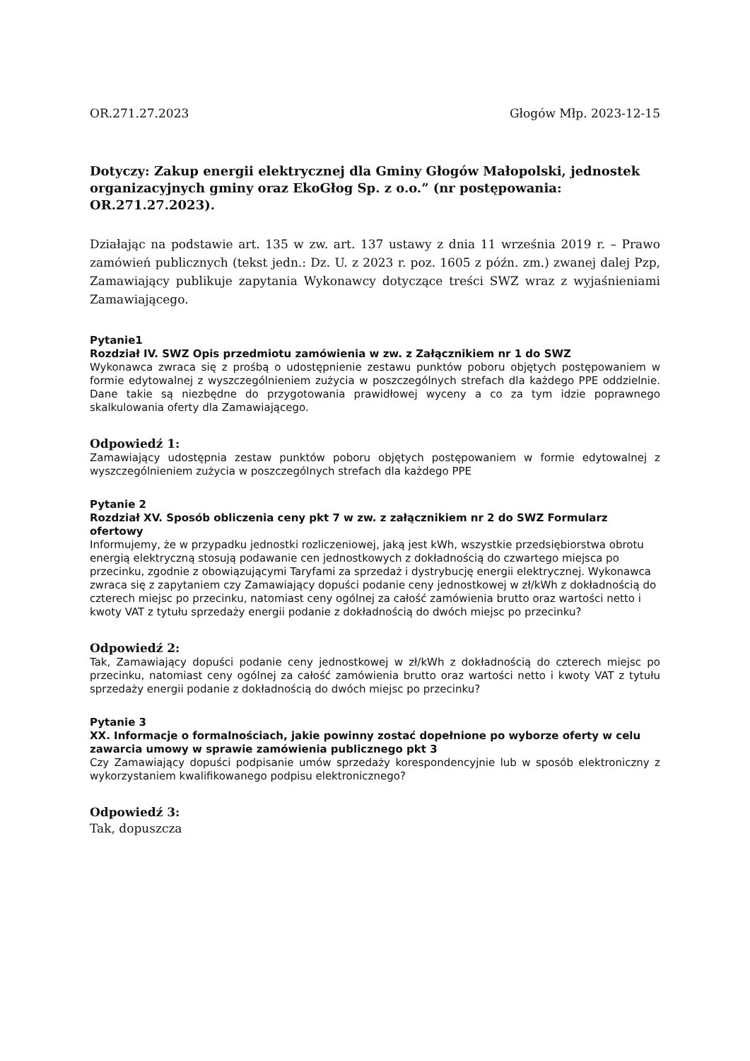OR.271.27.2023 Głogów Młp. 2023-12-15
Dotyczy: Zakup energii elektrycznej dla Gminy Głogów Małopolski, jednostek organizacyjnych gminy oraz EkoGłog Sp. z o.o.” (nr postępowania: OR.271.27.2023).
Działając na podstawie art. 135 w zw. art. 137 ustawy z dnia 11 września 2019 r. – Prawo zamówień publicznych (tekst jedn.: Dz. U. z 2023 r. poz. 1605 z późn. zm.) zwanej dalej Pzp, Zamawiający publikuje zapytania Wykonawcy dotyczące treści SWZ wraz z wyjaśnieniami Zamawiającego.
Pytanie1
Rozdział IV. SWZ Opis przedmiotu zamówienia w zw. z Załącznikiem nr 1 do SWZ
Wykonawca zwraca się z prośbą o udostępnienie zestawu punktów poboru objętych postępowaniem w formie edytowalnej z wyszczególnieniem zużycia w poszczególnych strefach dla każdego PPE oddzielnie. Dane takie są niezbędne do przygotowania prawidłowej wyceny a co za tym idzie poprawnego skalkulowania oferty dla Zamawiającego.
Odpowiedź 1:
Zamawiający udostępnia zestaw punktów poboru objętych postępowaniem w formie edytowalnej z wyszczególnieniem zużycia w poszczególnych strefach dla każdego PPE
Pytanie 2
Rozdział XV. Sposób obliczenia ceny pkt 7 w zw. z załącznikiem nr 2 do SWZ Formularz ofertowy
Informujemy, że w przypadku jednostki rozliczeniowej, jaką jest kWh, wszystkie przedsiębiorstwa obrotu energią elektryczną stosują podawanie cen jednostkowych z dokładnością do czwartego miejsca po przecinku, zgodnie z obowiązującymi Taryfami za sprzedaż i dystrybucję energii elektrycznej. Wykonawca zwraca się z zapytaniem czy Zamawiający dopuści podanie ceny jednostkowej w zł/kWh z dokładnością do czterech miejsc po przecinku, natomiast ceny ogólnej za całość zamówienia brutto oraz wartości netto i kwoty VAT z tytułu sprzedaży energii podanie z dokładnością do dwóch miejsc po przecinku?
Odpowiedź 2:
Tak, Zamawiający dopuści podanie ceny jednostkowej w zł/kWh z dokładnością do czterech miejsc po przecinku, natomiast ceny ogólnej za całość zamówienia brutto oraz wartości netto i kwoty VAT z tytułu sprzedaży energii podanie z dokładnością do dwóch miejsc po przecinku?
Pytanie 3
XX. Informacje o formalnościach, jakie powinny zostać dopełnione po wyborze oferty w celu zawarcia umowy w sprawie zamówienia publicznego pkt 3
Czy Zamawiający dopuści podpisanie umów sprzedaży korespondencyjnie lub w sposób elektroniczny z wykorzystaniem kwalifikowanego podpisu elektronicznego?
Odpowiedź 3:
Tak, dopuszcza